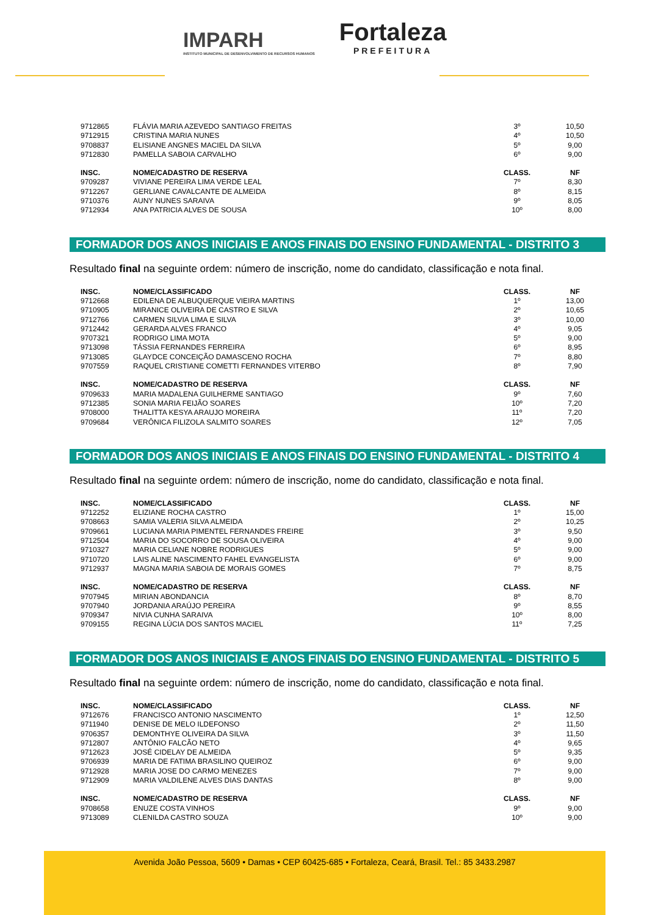IMPARH
INSTITUTO MUNICIPAL DE DESENVOLVIMENTO DE RECURSOS HUMANOS
Fortaleza
PREFEITURA
| 9712865 | FLÁVIA MARIA AZEVEDO SANTIAGO FREITAS | 3º | 10,50 |
| 9712915 | CRISTINA MARIA NUNES | 4º | 10,50 |
| 9708837 | ELISIANE ANGNES MACIEL DA SILVA | 5º | 9,00 |
| 9712830 | PAMELLA SABOIA CARVALHO | 6º | 9,00 |
| INSC. | NOME/CADASTRO DE RESERVA | CLASS. | NF |
| 9709287 | VIVIANE PEREIRA LIMA VERDE LEAL | 7º | 8,30 |
| 9712267 | GERLIANE CAVALCANTE DE ALMEIDA | 8º | 8,15 |
| 9710376 | AUNY NUNES SARAIVA | 9º | 8,05 |
| 9712934 | ANA PATRICIA ALVES DE SOUSA | 10º | 8,00 |
FORMADOR DOS ANOS INICIAIS E ANOS FINAIS DO ENSINO FUNDAMENTAL - DISTRITO 3
Resultado final na seguinte ordem: número de inscrição, nome do candidato, classificação e nota final.
| INSC. | NOME/CLASSIFICADO | CLASS. | NF |
| --- | --- | --- | --- |
| 9712668 | EDILENA DE ALBUQUERQUE VIEIRA MARTINS | 1º | 13,00 |
| 9710905 | MIRANICE OLIVEIRA DE CASTRO E SILVA | 2º | 10,65 |
| 9712766 | CARMEN SILVIA LIMA E SILVA | 3º | 10,00 |
| 9712442 | GERARDA ALVES FRANCO | 4º | 9,05 |
| 9707321 | RODRIGO LIMA MOTA | 5º | 9,00 |
| 9713098 | TÁSSIA FERNANDES FERREIRA | 6º | 8,95 |
| 9713085 | GLAYDCE CONCEIÇÃO DAMASCENO ROCHA | 7º | 8,80 |
| 9707559 | RAQUEL CRISTIANE COMETTI FERNANDES VITERBO | 8º | 7,90 |
| INSC. | NOME/CADASTRO DE RESERVA | CLASS. | NF |
| 9709633 | MARIA MADALENA GUILHERME SANTIAGO | 9º | 7,60 |
| 9712385 | SONIA MARIA FEIJÃO SOARES | 10º | 7,20 |
| 9708000 | THALITTA KESYA ARAUJO MOREIRA | 11º | 7,20 |
| 9709684 | VERÔNICA FILIZOLA SALMITO SOARES | 12º | 7,05 |
FORMADOR DOS ANOS INICIAIS E ANOS FINAIS DO ENSINO FUNDAMENTAL - DISTRITO 4
Resultado final na seguinte ordem: número de inscrição, nome do candidato, classificação e nota final.
| INSC. | NOME/CLASSIFICADO | CLASS. | NF |
| --- | --- | --- | --- |
| 9712252 | ELIZIANE ROCHA CASTRO | 1º | 15,00 |
| 9708663 | SAMIA VALERIA SILVA ALMEIDA | 2º | 10,25 |
| 9709661 | LUCIANA MARIA PIMENTEL FERNANDES FREIRE | 3º | 9,50 |
| 9712504 | MARIA DO SOCORRO DE SOUSA OLIVEIRA | 4º | 9,00 |
| 9710327 | MARIA CELIANE NOBRE RODRIGUES | 5º | 9,00 |
| 9710720 | LAIS ALINE NASCIMENTO FAHEL EVANGELISTA | 6º | 9,00 |
| 9712937 | MAGNA MARIA SABOIA DE MORAIS GOMES | 7º | 8,75 |
| INSC. | NOME/CADASTRO DE RESERVA | CLASS. | NF |
| 9707945 | MIRIAN ABONDANCIA | 8º | 8,70 |
| 9707940 | JORDANIA ARAÚJO PEREIRA | 9º | 8,55 |
| 9709347 | NIVIA CUNHA SARAIVA | 10º | 8,00 |
| 9709155 | REGINA LÚCIA DOS SANTOS MACIEL | 11º | 7,25 |
FORMADOR DOS ANOS INICIAIS E ANOS FINAIS DO ENSINO FUNDAMENTAL - DISTRITO 5
Resultado final na seguinte ordem: número de inscrição, nome do candidato, classificação e nota final.
| INSC. | NOME/CLASSIFICADO | CLASS. | NF |
| --- | --- | --- | --- |
| 9712676 | FRANCISCO ANTONIO NASCIMENTO | 1º | 12,50 |
| 9711940 | DENISE DE MELO ILDEFONSO | 2º | 11,50 |
| 9706357 | DEMONTHYE OLIVEIRA DA SILVA | 3º | 11,50 |
| 9712807 | ANTÔNIO FALCÃO NETO | 4º | 9,65 |
| 9712623 | JOSÉ CIDELAY DE ALMEIDA | 5º | 9,35 |
| 9706939 | MARIA DE FATIMA BRASILINO QUEIROZ | 6º | 9,00 |
| 9712928 | MARIA JOSE DO CARMO MENEZES | 7º | 9,00 |
| 9712909 | MARIA VALDILENE ALVES DIAS DANTAS | 8º | 9,00 |
| INSC. | NOME/CADASTRO DE RESERVA | CLASS. | NF |
| 9708658 | ENUZE COSTA VINHOS | 9º | 9,00 |
| 9713089 | CLENILDA CASTRO SOUZA | 10º | 9,00 |
Avenida João Pessoa, 5609 • Damas • CEP 60425-685 • Fortaleza, Ceará, Brasil. Tel.: 85 3433.2987